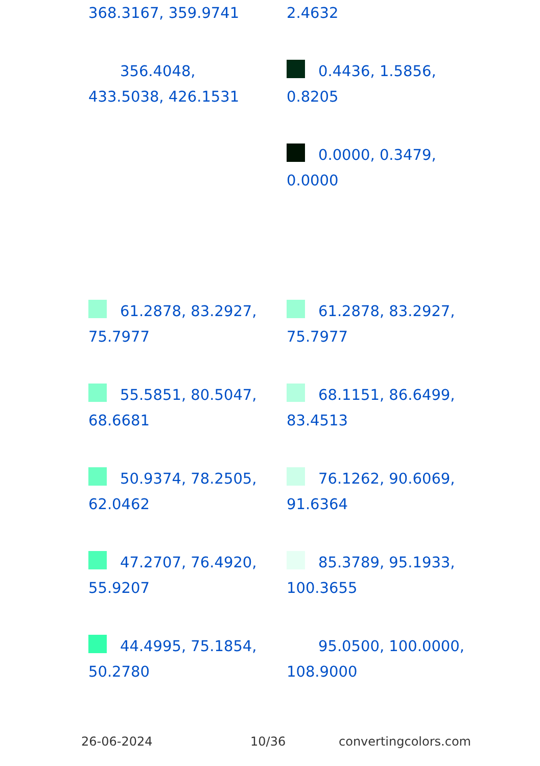368.3167, 359.9741 2.4632
356.4048, 433.5038, 426.1531
0.4436, 1.5856, 0.8205
0.0000, 0.3479, 0.0000
61.2878, 83.2927, 75.7977
61.2878, 83.2927, 75.7977
55.5851, 80.5047, 68.6681
68.1151, 86.6499, 83.4513
50.9374, 78.2505, 62.0462
76.1262, 90.6069, 91.6364
47.2707, 76.4920, 55.9207
85.3789, 95.1933, 100.3655
44.4995, 75.1854, 50.2780
95.0500, 100.0000, 108.9000
26-06-2024 10/36 convertingcolors.com